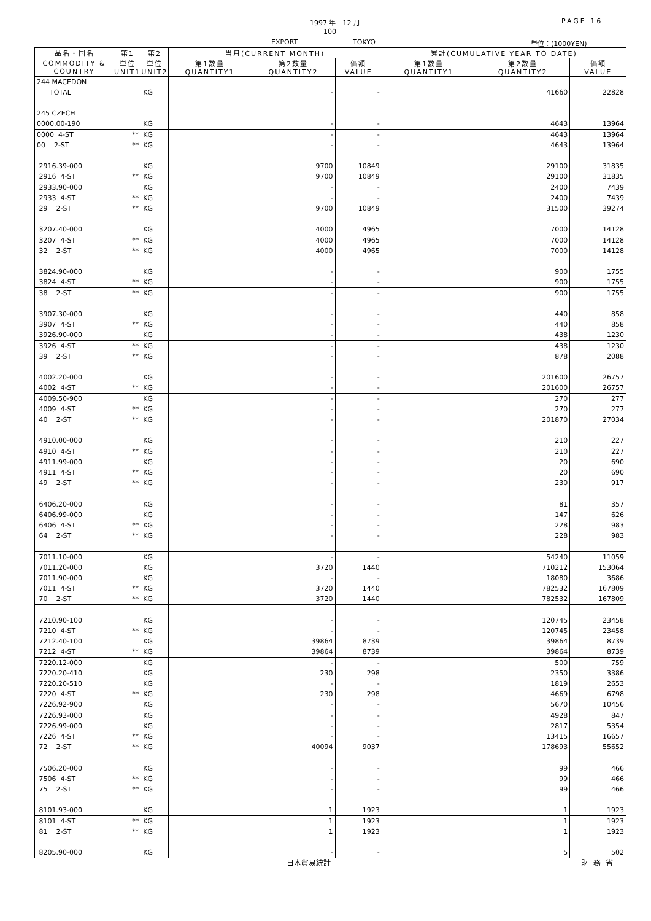1997 年　12 月 PAGE 16
100
EXPORT TOKYO 単位：(1000YEN)
| 品名・国名 | 第1 | 第2 | 当月(CURRENT MONTH) | | | 累計(CUMULATIVE YEAR TO DATE) | | |
| --- | --- | --- | --- | --- | --- | --- | --- | --- |
| COMMODITY & COUNTRY | 単位 UNIT1 | 単位 UNIT2 | 第1数量 QUANTITY1 | 第2数量 QUANTITY2 | 価額 VALUE | 第1数量 QUANTITY1 | 第2数量 QUANTITY2 | 価額 VALUE |
| 244 MACEDON | | | | | | | | |
| TOTAL | | KG | | - | - | | 41660 | 22828 |
| 245 CZECH | | | | | | | | |
| 0000.00-190 | | KG | | - | - | | 4643 | 13964 |
| 0000 4-ST | ** | KG | | - | - | | 4643 | 13964 |
| 00 2-ST | ** | KG | | - | - | | 4643 | 13964 |
| 2916.39-000 | | KG | | 9700 | 10849 | | 29100 | 31835 |
| 2916 4-ST | ** | KG | | 9700 | 10849 | | 29100 | 31835 |
| 2933.90-000 | | KG | | - | - | | 2400 | 7439 |
| 2933 4-ST | ** | KG | | - | - | | 2400 | 7439 |
| 29 2-ST | ** | KG | | 9700 | 10849 | | 31500 | 39274 |
| 3207.40-000 | | KG | | 4000 | 4965 | | 7000 | 14128 |
| 3207 4-ST | ** | KG | | 4000 | 4965 | | 7000 | 14128 |
| 32 2-ST | ** | KG | | 4000 | 4965 | | 7000 | 14128 |
| 3824.90-000 | | KG | | - | - | | 900 | 1755 |
| 3824 4-ST | ** | KG | | - | - | | 900 | 1755 |
| 38 2-ST | ** | KG | | - | - | | 900 | 1755 |
| 3907.30-000 | | KG | | - | - | | 440 | 858 |
| 3907 4-ST | ** | KG | | - | - | | 440 | 858 |
| 3926.90-000 | | KG | | - | - | | 438 | 1230 |
| 3926 4-ST | ** | KG | | - | - | | 438 | 1230 |
| 39 2-ST | ** | KG | | - | - | | 878 | 2088 |
| 4002.20-000 | | KG | | - | - | | 201600 | 26757 |
| 4002 4-ST | ** | KG | | - | - | | 201600 | 26757 |
| 4009.50-900 | | KG | | - | - | | 270 | 277 |
| 4009 4-ST | ** | KG | | - | - | | 270 | 277 |
| 40 2-ST | ** | KG | | - | - | | 201870 | 27034 |
| 4910.00-000 | | KG | | - | - | | 210 | 227 |
| 4910 4-ST | ** | KG | | - | - | | 210 | 227 |
| 4911.99-000 | | KG | | - | - | | 20 | 690 |
| 4911 4-ST | ** | KG | | - | - | | 20 | 690 |
| 49 2-ST | ** | KG | | - | - | | 230 | 917 |
| 6406.20-000 | | KG | | - | - | | 81 | 357 |
| 6406.99-000 | | KG | | - | - | | 147 | 626 |
| 6406 4-ST | ** | KG | | - | - | | 228 | 983 |
| 64 2-ST | ** | KG | | - | - | | 228 | 983 |
| 7011.10-000 | | KG | | - | - | | 54240 | 11059 |
| 7011.20-000 | | KG | | 3720 | 1440 | | 710212 | 153064 |
| 7011.90-000 | | KG | | - | - | | 18080 | 3686 |
| 7011 4-ST | ** | KG | | 3720 | 1440 | | 782532 | 167809 |
| 70 2-ST | ** | KG | | 3720 | 1440 | | 782532 | 167809 |
| 7210.90-100 | | KG | | - | - | | 120745 | 23458 |
| 7210 4-ST | ** | KG | | - | - | | 120745 | 23458 |
| 7212.40-100 | | KG | | 39864 | 8739 | | 39864 | 8739 |
| 7212 4-ST | ** | KG | | 39864 | 8739 | | 39864 | 8739 |
| 7220.12-000 | | KG | | - | - | | 500 | 759 |
| 7220.20-410 | | KG | | 230 | 298 | | 2350 | 3386 |
| 7220.20-510 | | KG | | - | - | | 1819 | 2653 |
| 7220 4-ST | ** | KG | | 230 | 298 | | 4669 | 6798 |
| 7226.92-900 | | KG | | - | - | | 5670 | 10456 |
| 7226.93-000 | | KG | | - | - | | 4928 | 847 |
| 7226.99-000 | | KG | | - | - | | 2817 | 5354 |
| 7226 4-ST | ** | KG | | - | - | | 13415 | 16657 |
| 72 2-ST | ** | KG | | 40094 | 9037 | | 178693 | 55652 |
| 7506.20-000 | | KG | | - | - | | 99 | 466 |
| 7506 4-ST | ** | KG | | - | - | | 99 | 466 |
| 75 2-ST | ** | KG | | - | - | | 99 | 466 |
| 8101.93-000 | | KG | | 1 | 1923 | | 1 | 1923 |
| 8101 4-ST | ** | KG | | 1 | 1923 | | 1 | 1923 |
| 81 2-ST | ** | KG | | 1 | 1923 | | 1 | 1923 |
| 8205.90-000 | | KG | | - | - | | 5 | 502 |
日本貿易統計 財務省